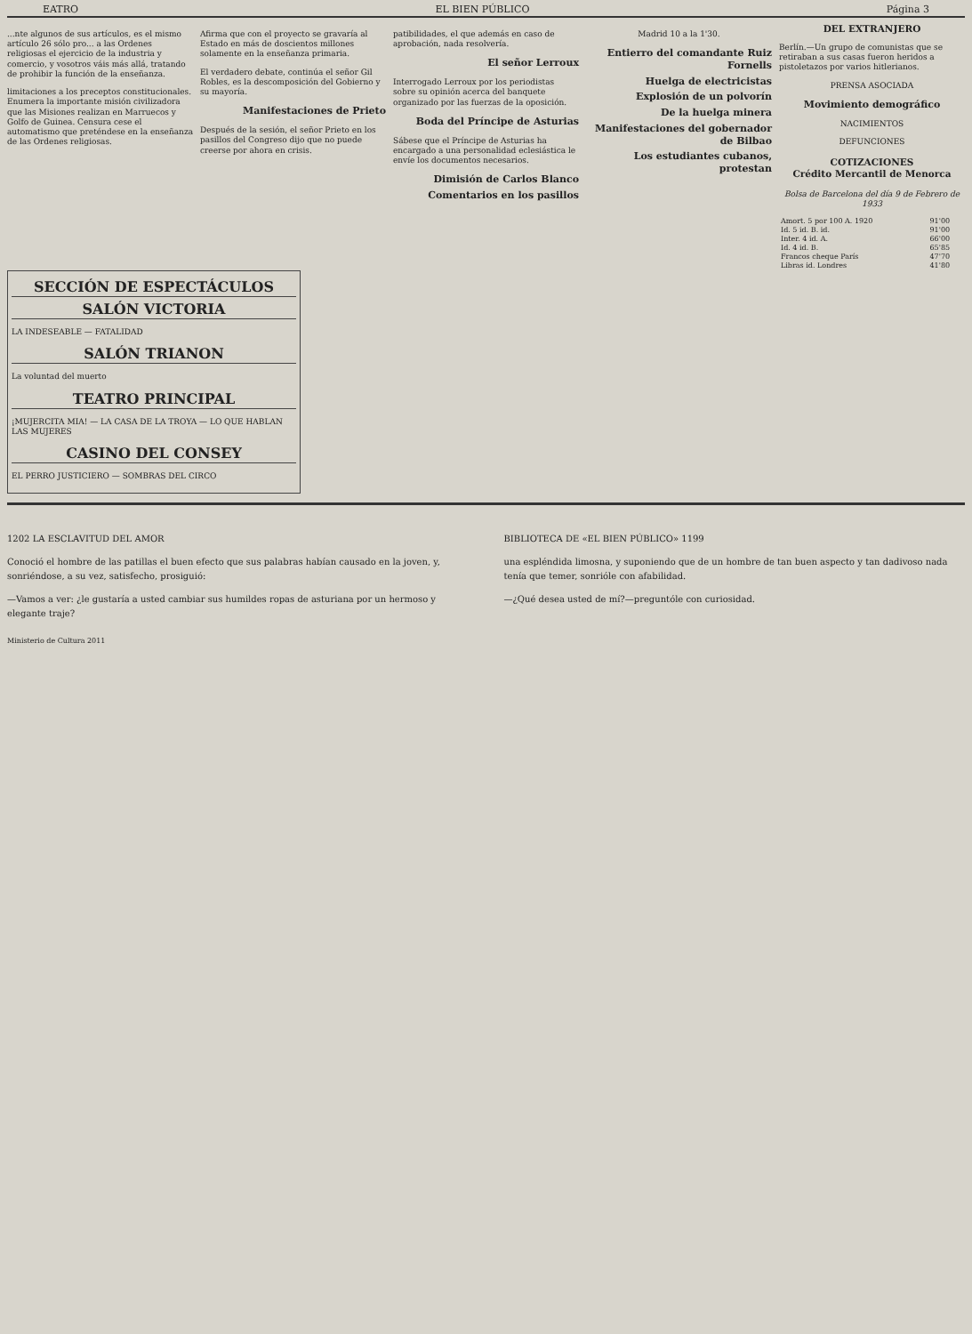EATRO EL BIEN PÚBLICO Página 3
...nte algunos de sus artículos, es el mismo artículo 26 sólo pro... a las Ordenes religiosas el ejercicio de la industria y comercio, y vosotros váis más allá, tratando de prohibir la función de la enseñanza.
limitaciones a los preceptos constitucionales. Enumera la importante misión civilizadora que las Misiones realizan en Marruecos y Golfo de Guinea. Censura cese el automatismo que preténdese en la enseñanza de las Ordenes religiosas.
Afirma que con el proyecto se gravaría al Estado en más de doscientos millones solamente en la enseñanza primaria.
El verdadero debate, continúa el señor Gil Robles, es la descomposición del Gobierno y su mayoría.
Manifestaciones de Prieto
Después de la sesión, el señor Prieto en los pasillos del Congreso dijo que no puede creerse por ahora en crisis.
patibilidades, el que además en caso de aprobación, nada resolvería.
El señor Lerroux
Interrogado Lerroux por los periodistas sobre su opinión acerca del banquete organizado por las fuerzas de la oposición.
Boda del Príncipe de Asturias
Sábese que el Príncipe de Asturias ha encargado a una personalidad eclesiástica le envíe los documentos necesarios.
Dimisión de Carlos Blanco
Comentarios en los pasillos
Madrid 10 a la 1'30.
Entierro del comandante Ruiz Fornells
Huelga de electricistas
Explosión de un polvorín
De la huelga minera
Manifestaciones del gobernador de Bilbao
Los estudiantes cubanos, protestan
DEL EXTRANJERO
Berlín.—Un grupo de comunistas que se retiraban a sus casas fueron heridos a pistoletazos por varios hitlerianos.
PRENSA ASOCIADA
Movimiento demográfico
NACIMIENTOS
DEFUNCIONES
COTIZACIONES
Crédito Mercantil de Menorca
Bolsa de Barcelona del día 9 de Febrero de 1933
| Amort. 5 por 100 A. 1920 | 91'00 |
| Id. 5 id. B. id. | 91'00 |
| Inter. 4 id. A. | 66'00 |
| Id. 4 id. B. | 65'85 |
| Francos cheque París | 47'70 |
| Libras id. Londres | 41'80 |
SECCIÓN DE ESPECTÁCULOS
SALÓN VICTORIA
LA INDESEABLE — FATALIDAD
SALÓN TRIANON
La voluntad del muerto
TEATRO PRINCIPAL
¡MUJERCITA MIA! — LA CASA DE LA TROYA — LO QUE HABLAN LAS MUJERES
CASINO DEL CONSEY
EL PERRO JUSTICIERO — SOMBRAS DEL CIRCO
1202 LA ESCLAVITUD DEL AMOR
Conoció el hombre de las patillas el buen efecto que sus palabras habían causado en la joven, y, sonriéndose, a su vez, satisfecho, prosiguió:
—Vamos a ver: ¿le gustaría a usted cambiar sus humildes ropas de asturiana por un hermoso y elegante traje?
BIBLIOTECA DE «EL BIEN PÚBLICO» 1199
una espléndida limosna, y suponiendo que de un hombre de tan buen aspecto y tan dadivoso nada tenía que temer, sonrióle con afabilidad.
—¿Qué desea usted de mí?—preguntóle con curiosidad.
Ministerio de Cultura 2011